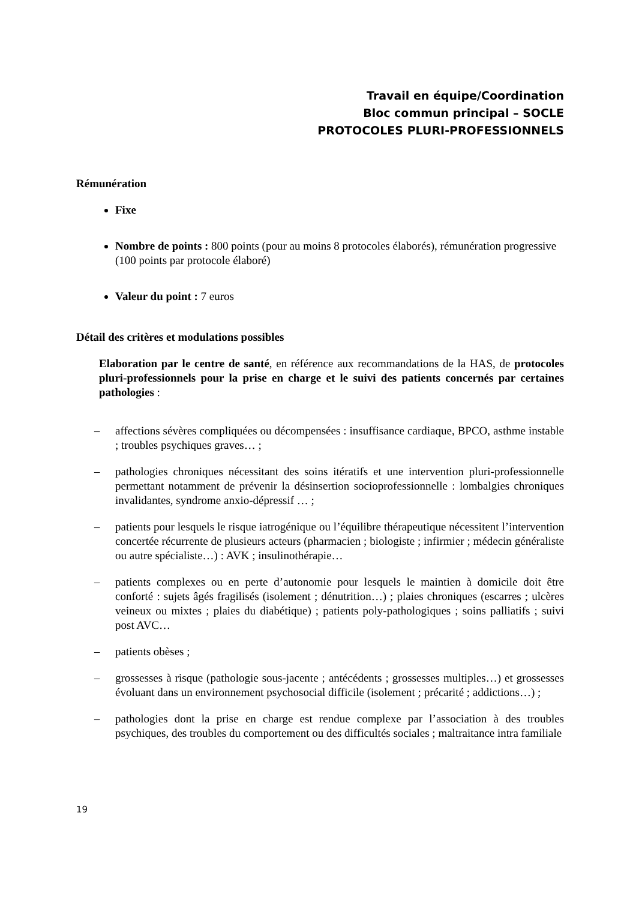Travail en équipe/Coordination
Bloc commun principal – SOCLE
PROTOCOLES PLURI-PROFESSIONNELS
Rémunération
Fixe
Nombre de points : 800 points (pour au moins 8 protocoles élaborés), rémunération progressive (100 points par protocole élaboré)
Valeur du point : 7 euros
Détail des critères et modulations possibles
Elaboration par le centre de santé, en référence aux recommandations de la HAS, de protocoles pluri-professionnels pour la prise en charge et le suivi des patients concernés par certaines pathologies :
– affections sévères compliquées ou décompensées : insuffisance cardiaque, BPCO, asthme instable ; troubles psychiques graves… ;
– pathologies chroniques nécessitant des soins itératifs et une intervention pluri-professionnelle permettant notamment de prévenir la désinsertion socioprofessionnelle : lombalgies chroniques invalidantes, syndrome anxio-dépressif … ;
– patients pour lesquels le risque iatrogénique ou l’équilibre thérapeutique nécessitent l’intervention concertée récurrente de plusieurs acteurs (pharmacien ; biologiste ; infirmier ; médecin généraliste ou autre spécialiste…) : AVK ; insulinothérapie…
– patients complexes ou en perte d’autonomie pour lesquels le maintien à domicile doit être conforté : sujets âgés fragilisés (isolement ; dénutrition…) ; plaies chroniques (escarres ; ulcères veineux ou mixtes ; plaies du diabétique) ; patients poly-pathologiques ; soins palliatifs ; suivi post AVC…
– patients obèses ;
– grossesses à risque (pathologie sous-jacente ; antécédents ; grossesses multiples…) et grossesses évoluant dans un environnement psychosocial difficile (isolement ; précarité ; addictions…) ;
– pathologies dont la prise en charge est rendue complexe par l’association à des troubles psychiques, des troubles du comportement ou des difficultés sociales ; maltraitance intra familiale
19